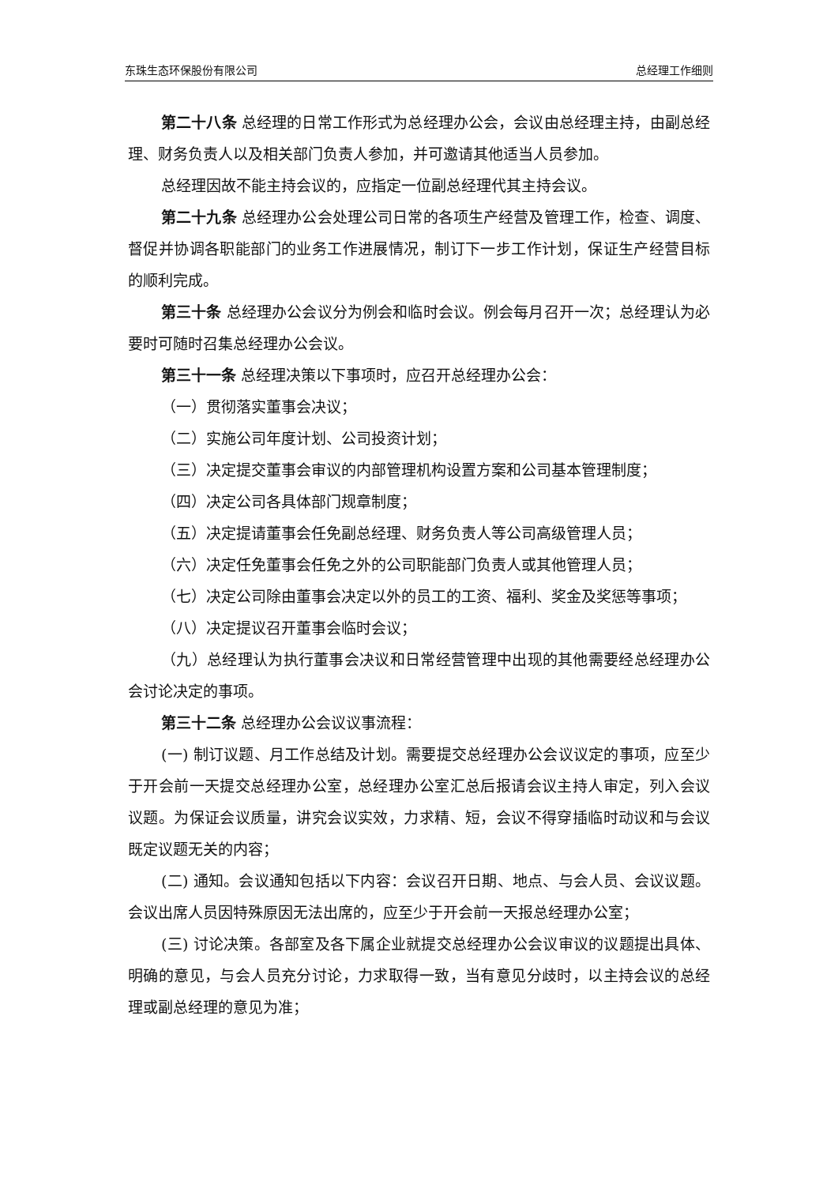东珠生态环保股份有限公司 总经理工作细则
第二十八条 总经理的日常工作形式为总经理办公会，会议由总经理主持，由副总经理、财务负责人以及相关部门负责人参加，并可邀请其他适当人员参加。
总经理因故不能主持会议的，应指定一位副总经理代其主持会议。
第二十九条 总经理办公会处理公司日常的各项生产经营及管理工作，检查、调度、督促并协调各职能部门的业务工作进展情况，制订下一步工作计划，保证生产经营目标的顺利完成。
第三十条 总经理办公会议分为例会和临时会议。例会每月召开一次；总经理认为必要时可随时召集总经理办公会议。
第三十一条 总经理决策以下事项时，应召开总经理办公会：
（一）贯彻落实董事会决议；
（二）实施公司年度计划、公司投资计划；
（三）决定提交董事会审议的内部管理机构设置方案和公司基本管理制度；
（四）决定公司各具体部门规章制度；
（五）决定提请董事会任免副总经理、财务负责人等公司高级管理人员；
（六）决定任免董事会任免之外的公司职能部门负责人或其他管理人员；
（七）决定公司除由董事会决定以外的员工的工资、福利、奖金及奖惩等事项；
（八）决定提议召开董事会临时会议；
（九）总经理认为执行董事会决议和日常经营管理中出现的其他需要经总经理办公会讨论决定的事项。
第三十二条 总经理办公会议议事流程：
(一) 制订议题、月工作总结及计划。需要提交总经理办公会议议定的事项，应至少于开会前一天提交总经理办公室，总经理办公室汇总后报请会议主持人审定，列入会议议题。为保证会议质量，讲究会议实效，力求精、短，会议不得穿插临时动议和与会议既定议题无关的内容；
(二) 通知。会议通知包括以下内容：会议召开日期、地点、与会人员、会议议题。会议出席人员因特殊原因无法出席的，应至少于开会前一天报总经理办公室；
(三) 讨论决策。各部室及各下属企业就提交总经理办公会议审议的议题提出具体、明确的意见，与会人员充分讨论，力求取得一致，当有意见分歧时，以主持会议的总经理或副总经理的意见为准；